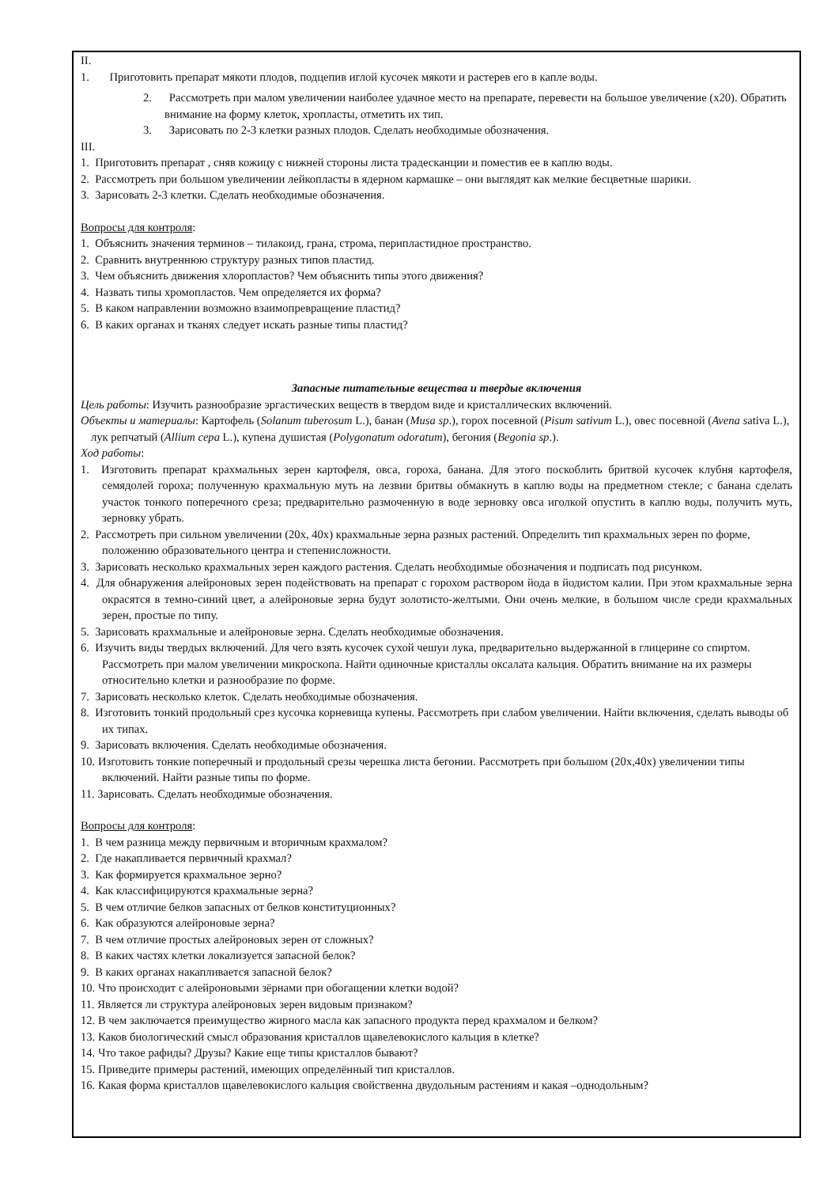II.
1. Приготовить препарат мякоти плодов, подцепив иглой кусочек мякоти и растерев его в капле воды.
2. Рассмотреть при малом увеличении наиболее удачное место на препарате, перевести на большое увеличение (х20). Обратить внимание на форму клеток, хропласты, отметить их тип.
3. Зарисовать по 2-3 клетки разных плодов. Сделать необходимые обозначения.
III.
1. Приготовить препарат , сняв кожицу с нижней стороны листа традесканции и поместив ее в каплю воды.
2. Рассмотреть при большом увеличении лейкопласты в ядерном кармашке – они выглядят как мелкие бесцветные шарики.
3. Зарисовать 2-3 клетки. Сделать необходимые обозначения.
Вопросы для контроля:
1. Объяснить значения терминов – тилакоид, грана, строма, перипластидное пространство.
2. Сравнить внутреннюю структуру разных типов пластид.
3. Чем объяснить движения хлоропластов? Чем объяснить типы этого движения?
4. Назвать типы хромопластов. Чем определяется их форма?
5. В каком направлении возможно взаимопревращение пластид?
6. В каких органах и тканях следует искать разные типы пластид?
Запасные питательные вещества и твердые включения
Цель работы: Изучить разнообразие эргастических веществ в твердом виде и кристаллических включений.
Объекты и материалы: Картофель (Solanum tuberosum L.), банан (Musa sp.), горох посевной (Pisum sativum L.), овес посевной (Avena sativa L.), лук репчатый (Allium cepa L.), купена душистая (Polygonatum odoratum), бегония (Begonia sp.).
Ход работы:
1. Изготовить препарат крахмальных зерен картофеля, овса, гороха, банана. Для этого поскоблить бритвой кусочек клубня картофеля, семядолей гороха; полученную крахмальную муть на лезвии бритвы обмакнуть в каплю воды на предметном стекле; с банана сделать участок тонкого поперечного среза; предварительно размоченную в воде зерновку овса иголкой опустить в каплю воды, получить муть, зерновку убрать.
2. Рассмотреть при сильном увеличении (20х, 40х) крахмальные зерна разных растений. Определить тип крахмальных зерен по форме, положению образовательного центра и степенисложности.
3. Зарисовать несколько крахмальных зерен каждого растения. Сделать необходимые обозначения и подписать под рисунком.
4. Для обнаружения алейроновых зерен подействовать на препарат с горохом раствором йода в йодистом калии. При этом крахмальные зерна окрасятся в темно-синий цвет, а алейроновые зерна будут золотисто-желтыми. Они очень мелкие, в большом числе среди крахмальных зерен, простые по типу.
5. Зарисовать крахмальные и алейроновые зерна. Сделать необходимые обозначения.
6. Изучить виды твердых включений. Для чего взять кусочек сухой чешуи лука, предварительно выдержанной в глицерине со спиртом. Рассмотреть при малом увеличении микроскопа. Найти одиночные кристаллы оксалата кальция. Обратить внимание на их размеры относительно клетки и разнообразие по форме.
7. Зарисовать несколько клеток. Сделать необходимые обозначения.
8. Изготовить тонкий продольный срез кусочка корневища купены. Рассмотреть при слабом увеличении. Найти включения, сделать выводы об их типах.
9. Зарисовать включения. Сделать необходимые обозначения.
10. Изготовить тонкие поперечный и продольный срезы черешка листа бегонии. Рассмотреть при большом (20х,40х) увеличении типы включений. Найти разные типы по форме.
11. Зарисовать. Сделать необходимые обозначения.
Вопросы для контроля:
1. В чем разница между первичным и вторичным крахмалом?
2. Где накапливается первичный крахмал?
3. Как формируется крахмальное зерно?
4. Как классифицируются крахмальные зерна?
5. В чем отличие белков запасных от белков конституционных?
6. Как образуются алейроновые зерна?
7. В чем отличие простых алейроновых зерен от сложных?
8. В каких частях клетки локализуется запасной белок?
9. В каких органах накапливается запасной белок?
10. Что происходит с алейроновыми зёрнами при обогащении клетки водой?
11. Является ли структура алейроновых зерен видовым признаком?
12. В чем заключается преимущество жирного масла как запасного продукта перед крахмалом и белком?
13. Каков биологический смысл образования кристаллов щавелевокислого кальция в клетке?
14. Что такое рафиды? Друзы? Какие еще типы кристаллов бывают?
15. Приведите примеры растений, имеющих определённый тип кристаллов.
16. Какая форма кристаллов щавелевокислого кальция свойственна двудольным растениям и какая –однодольным?